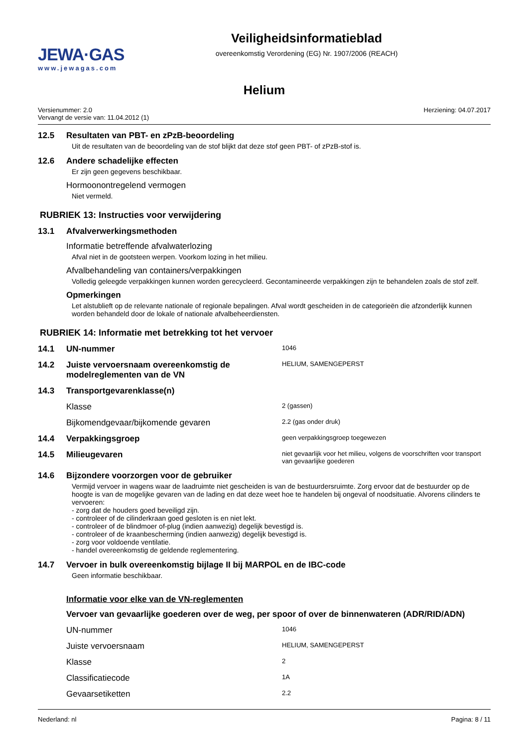JEWA·GAS
www.jewagas.com
Veiligheidsinformatieblad
overeenkomstig Verordening (EG) Nr. 1907/2006 (REACH)
Helium
Versienummer: 2.0
Vervangt de versie van: 11.04.2012 (1)
Herziening: 04.07.2017
12.5 Resultaten van PBT- en zPzB-beoordeling
Uit de resultaten van de beoordeling van de stof blijkt dat deze stof geen PBT- of zPzB-stof is.
12.6 Andere schadelijke effecten
Er zijn geen gegevens beschikbaar.
Hormoonontregelend vermogen
Niet vermeld.
RUBRIEK 13: Instructies voor verwijdering
13.1 Afvalverwerkingsmethoden
Informatie betreffende afvalwaterlozing
Afval niet in de gootsteen werpen. Voorkom lozing in het milieu.
Afvalbehandeling van containers/verpakkingen
Volledig geleegde verpakkingen kunnen worden gerecycleerd. Gecontamineerde verpakkingen zijn te behandelen zoals de stof zelf.
Opmerkingen
Let alstublieft op de relevante nationale of regionale bepalingen. Afval wordt gescheiden in de categorieën die afzonderlijk kunnen worden behandeld door de lokale of nationale afvalbeheerdiensten.
RUBRIEK 14: Informatie met betrekking tot het vervoer
14.1 UN-nummer
1046
14.2 Juiste vervoersnaam overeenkomstig de modelreglementen van de VN
HELIUM, SAMENGEPERST
14.3 Transportgevarenklasse(n)
Klasse
2 (gassen)
Bijkomendgevaar/bijkomende gevaren
2.2 (gas onder druk)
14.4 Verpakkingsgroep
geen verpakkingsgroep toegewezen
14.5 Milieugevaren
niet gevaarlijk voor het milieu, volgens de voorschriften voor transport van gevaarlijke goederen
14.6 Bijzondere voorzorgen voor de gebruiker
Vermijd vervoer in wagens waar de laadruimte niet gescheiden is van de bestuurdersruimte. Zorg ervoor dat de bestuurder op de hoogte is van de mogelijke gevaren van de lading en dat deze weet hoe te handelen bij ongeval of noodsituatie. Alvorens cilinders te vervoeren:
- zorg dat de houders goed beveiligd zijn.
- controleer of de cilinderkraan goed gesloten is en niet lekt.
- controleer of de blindmoer of-plug (indien aanwezig) degelijk bevestigd is.
- controleer of de kraanbescherming (indien aanwezig) degelijk bevestigd is.
- zorg voor voldoende ventilatie.
- handel overeenkomstig de geldende reglementering.
14.7 Vervoer in bulk overeenkomstig bijlage II bij MARPOL en de IBC-code
Geen informatie beschikbaar.
Informatie voor elke van de VN-reglementen
Vervoer van gevaarlijke goederen over de weg, per spoor of over de binnenwateren (ADR/RID/ADN)
UN-nummer
1046
Juiste vervoersnaam
HELIUM, SAMENGEPERST
Klasse
2
Classificatiecode
1A
Gevaarsetiketten
2.2
Nederland: nl Pagina: 8 / 11